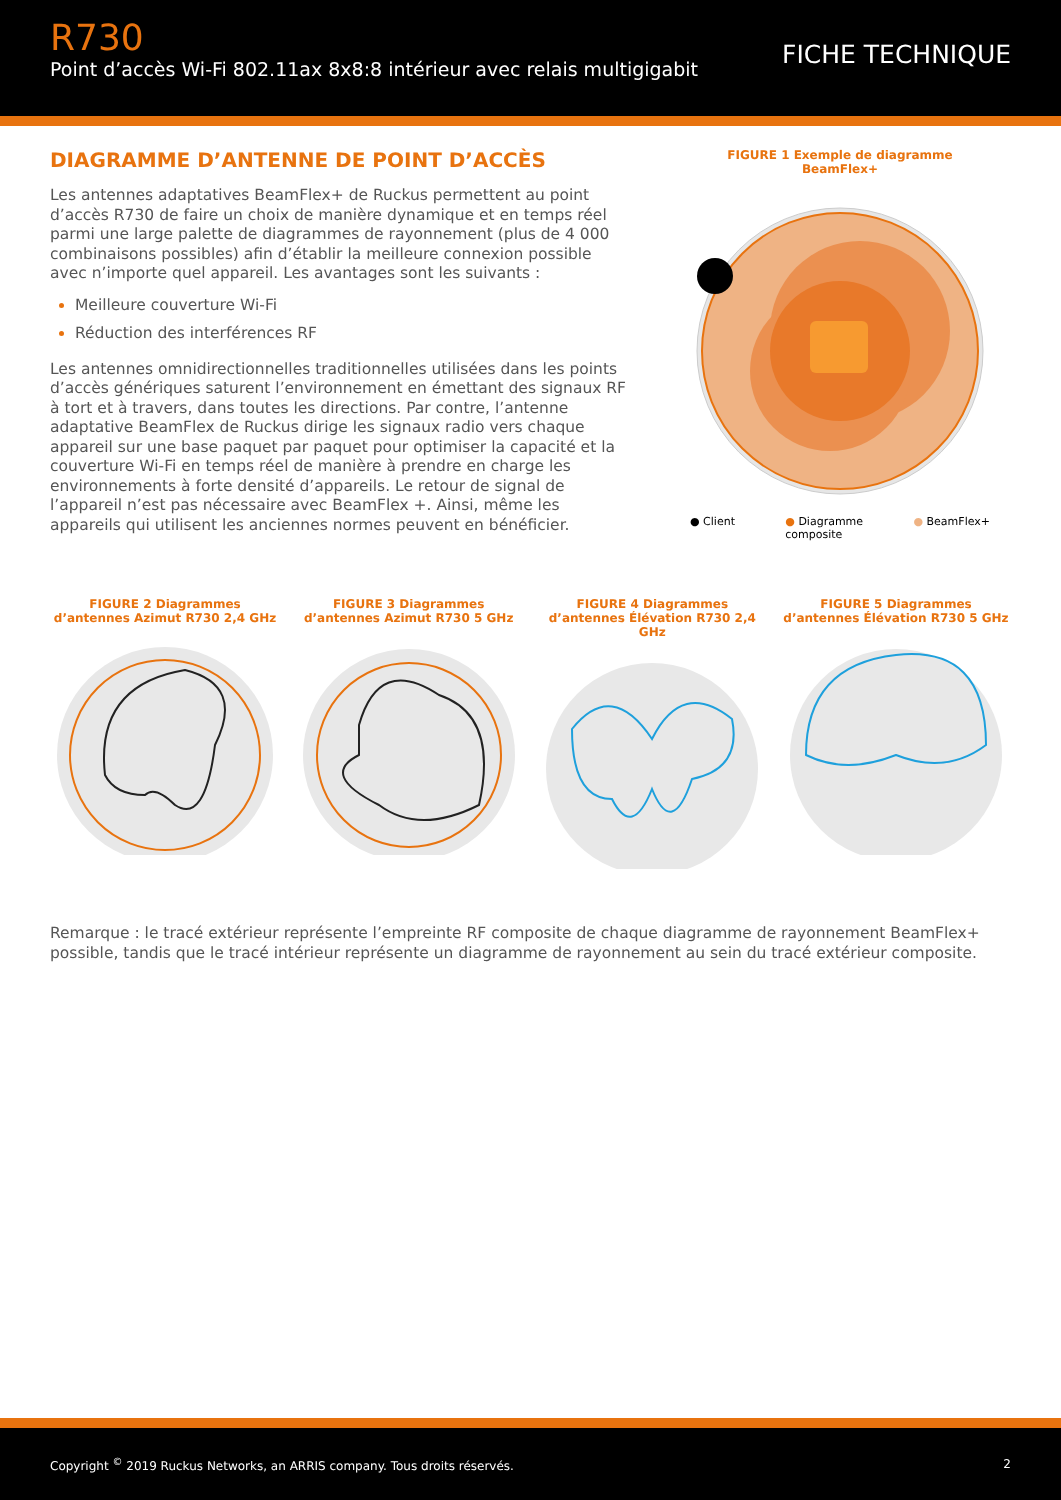R730
Point d’accès Wi-Fi 802.11ax 8x8:8 intérieur avec relais multigigabit
FICHE TECHNIQUE
DIAGRAMME D’ANTENNE DE POINT D’ACCÈS
Les antennes adaptatives BeamFlex+ de Ruckus permettent au point d’accès R730 de faire un choix de manière dynamique et en temps réel parmi une large palette de diagrammes de rayonnement (plus de 4 000 combinaisons possibles) afin d’établir la meilleure connexion possible avec n’importe quel appareil. Les avantages sont les suivants :
Meilleure couverture Wi-Fi
Réduction des interférences RF
Les antennes omnidirectionnelles traditionnelles utilisées dans les points d’accès génériques saturent l’environnement en émettant des signaux RF à tort et à travers, dans toutes les directions. Par contre, l’antenne adaptative BeamFlex de Ruckus dirige les signaux radio vers chaque appareil sur une base paquet par paquet pour optimiser la capacité et la couverture Wi-Fi en temps réel de manière à prendre en charge les environnements à forte densité d’appareils. Le retour de signal de l’appareil n’est pas nécessaire avec BeamFlex +. Ainsi, même les appareils qui utilisent les anciennes normes peuvent en bénéficier.
FIGURE 1 Exemple de diagramme BeamFlex+
● Client ● Diagramme
composite ● BeamFlex+
FIGURE 2 Diagrammes d’antennes Azimut R730 2,4 GHz
FIGURE 3 Diagrammes d’antennes Azimut R730 5 GHz
FIGURE 4 Diagrammes d’antennes Élévation R730 2,4 GHz
FIGURE 5 Diagrammes d’antennes Élévation R730 5 GHz
Remarque : le tracé extérieur représente l’empreinte RF composite de chaque diagramme de rayonnement BeamFlex+ possible, tandis que le tracé intérieur représente un diagramme de rayonnement au sein du tracé extérieur composite.
Copyright <sup>©</sup> 2019 Ruckus Networks, an ARRIS company. Tous droits réservés. 2